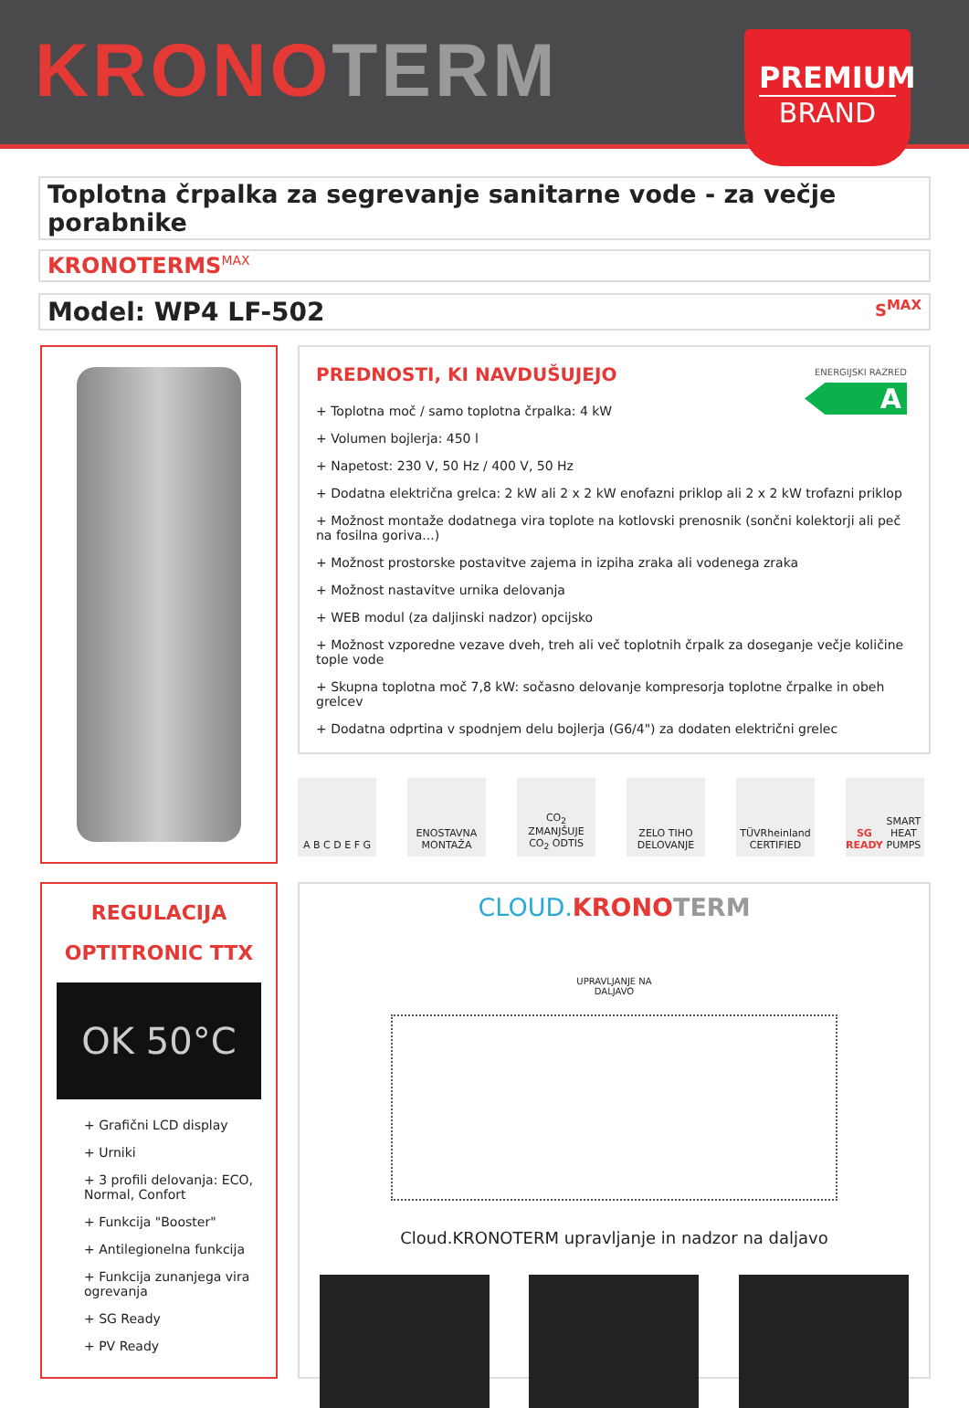KRONOTERM PREMIUM
BRAND
Toplotna črpalka za segrevanje sanitarne vode - za večje porabnike
KRONOTERMS<sup>MAX</sup>
Model: WP4 LF-502 S<sup>MAX</sup>
ENERGIJSKI RAZRED
A
PREDNOSTI, KI NAVDUŠUJEJO
+ Toplotna moč / samo toplotna črpalka: 4 kW
+ Volumen bojlerja: 450 l
+ Napetost: 230 V, 50 Hz / 400 V, 50 Hz
+ Dodatna električna grelca: 2 kW ali 2 x 2 kW enofazni priklop ali 2 x 2 kW trofazni priklop
+ Možnost montaže dodatnega vira toplote na kotlovski prenosnik (sončni kolektorji ali peč na fosilna goriva...)
+ Možnost prostorske postavitve zajema in izpiha zraka ali vodenega zraka
+ Možnost nastavitve urnika delovanja
+ WEB modul (za daljinski nadzor) opcijsko
+ Možnost vzporedne vezave dveh, treh ali več toplotnih črpalk za doseganje večje količine tople vode
+ Skupna toplotna moč 7,8 kW: sočasno delovanje kompresorja toplotne črpalke in obeh grelcev
+ Dodatna odprtina v spodnjem delu bojlerja (G6/4") za dodaten električni grelec
A B C D E F G ENOSTAVNA MONTAŽA
CO<sub>2</sub>
ZMANJŠUJE CO<sub>2</sub> ODTIS
ZELO TIHO DELOVANJE
TÜVRheinland CERTIFIED
SG READY
SMART HEAT PUMPS
REGULACIJA
OPTITRONIC TTX
OK 50°C
+ Grafični LCD display
+ Urniki
+ 3 profili delovanja: ECO, Normal, Confort
+ Funkcija "Booster"
+ Antilegionelna funkcija
+ Funkcija zunanjega vira ogrevanja
+ SG Ready
+ PV Ready
CLOUD. KRONO TERM
UPRAVLJANJE NA
DALJAVO
Cloud.KRONOTERM upravljanje in nadzor na daljavo